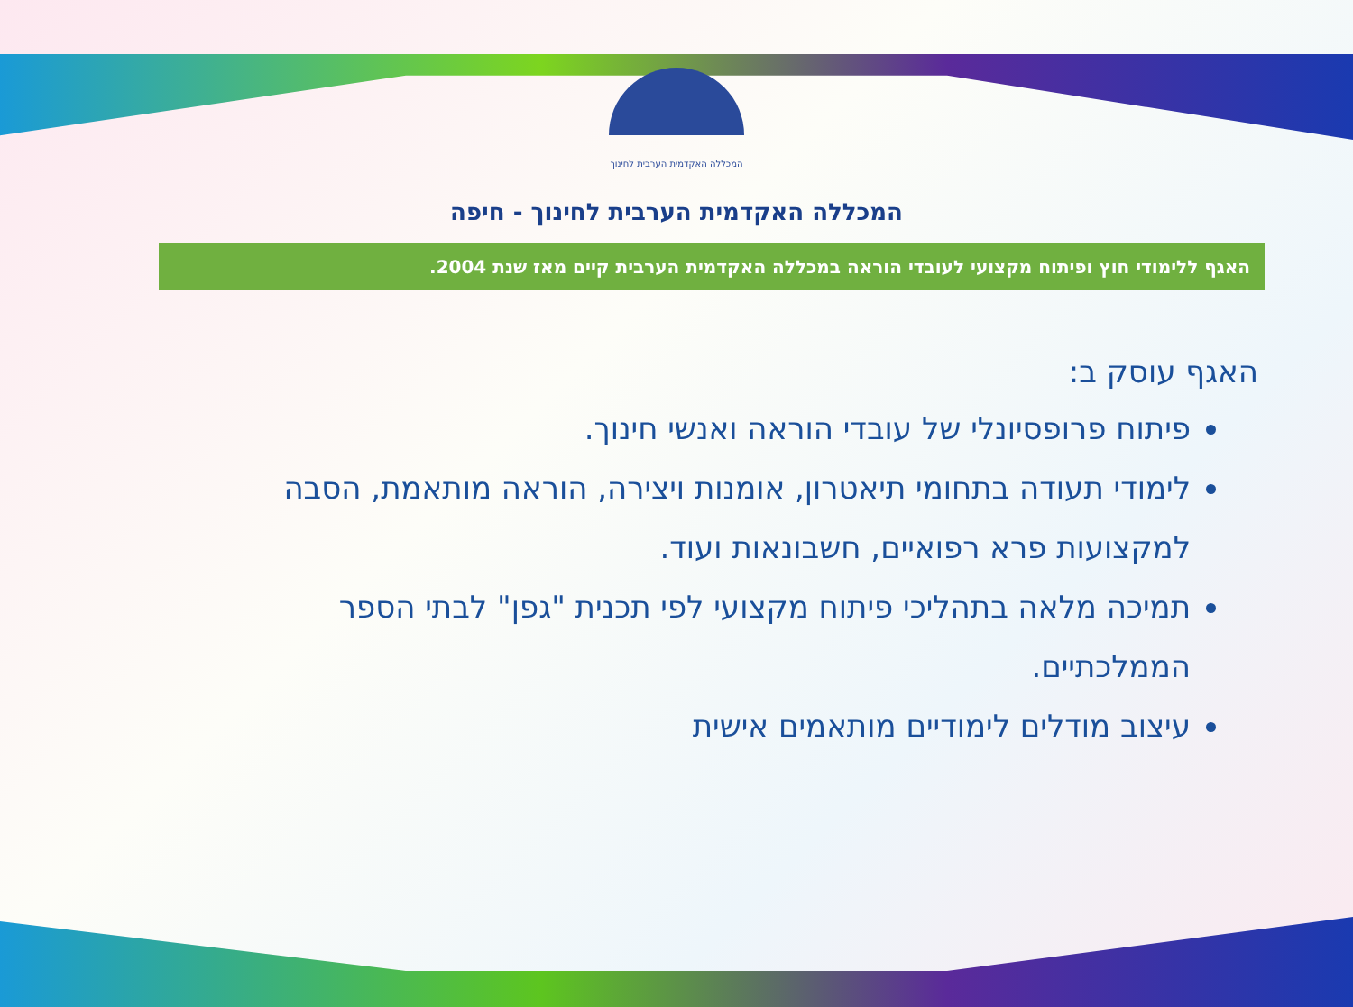המכללה האקדמית הערבית לחינוך
המכללה האקדמית הערבית לחינוך - חיפה
האגף ללימודי חוץ ופיתוח מקצועי לעובדי הוראה במכללה האקדמית הערבית קיים מאז שנת 2004.
האגף עוסק ב:
פיתוח פרופסיונלי של עובדי הוראה ואנשי חינוך.
לימודי תעודה בתחומי תיאטרון, אומנות ויצירה, הוראה מותאמת, הסבה למקצועות פרא רפואיים, חשבונאות ועוד.
תמיכה מלאה בתהליכי פיתוח מקצועי לפי תכנית "גפן" לבתי הספר הממלכתיים.
עיצוב מודלים לימודיים מותאמים אישית